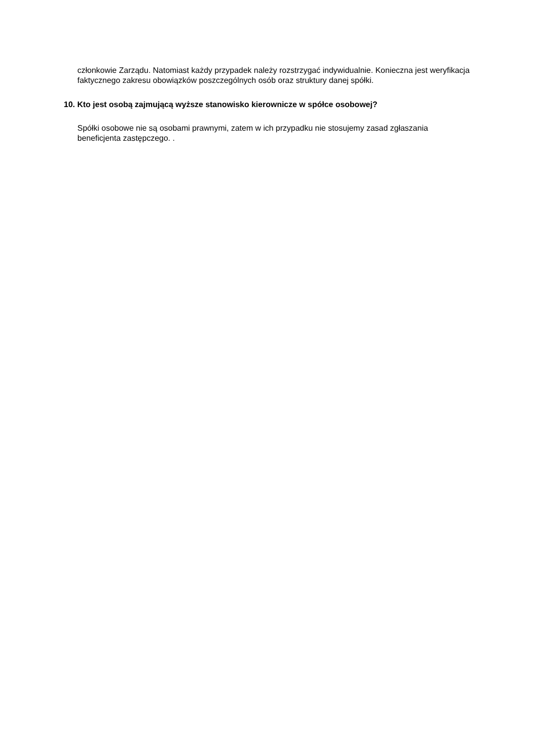członkowie Zarządu. Natomiast każdy przypadek należy rozstrzygać indywidualnie. Konieczna jest weryfikacja faktycznego zakresu obowiązków poszczególnych osób oraz struktury danej spółki.
10. Kto jest osobą zajmującą wyższe stanowisko kierownicze w spółce osobowej?
Spółki osobowe nie są osobami prawnymi, zatem w ich przypadku nie stosujemy zasad zgłaszania beneficjenta zastępczego. .